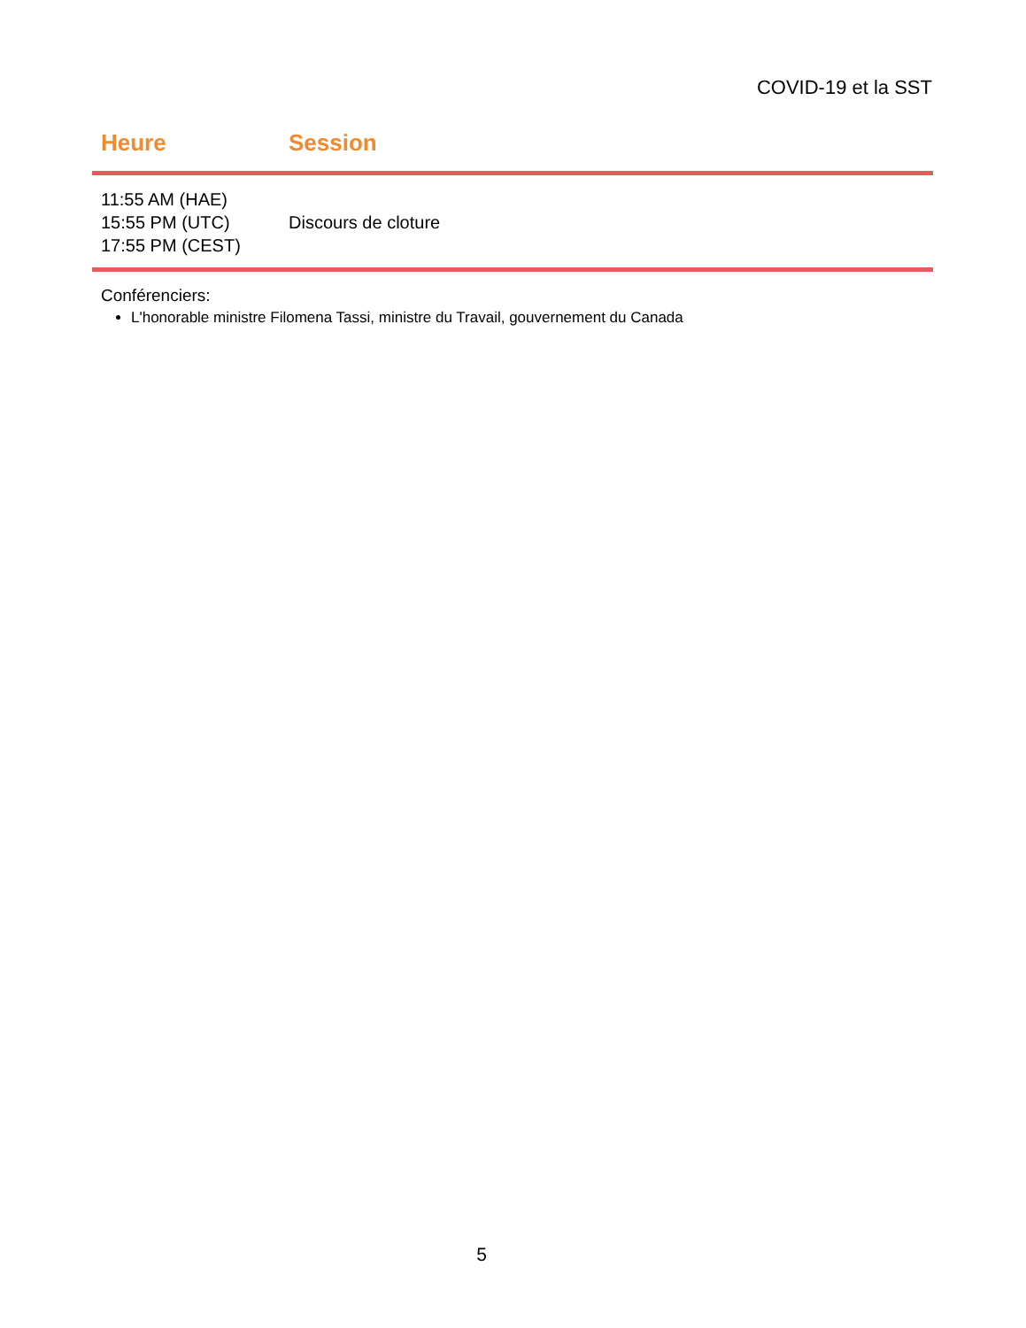COVID-19 et la SST
| Heure | Session |
| --- | --- |
| 11:55 AM (HAE) 15:55 PM (UTC) 17:55 PM (CEST) | Discours de cloture |
Conférenciers:
L'honorable ministre Filomena Tassi, ministre du Travail, gouvernement du Canada
5